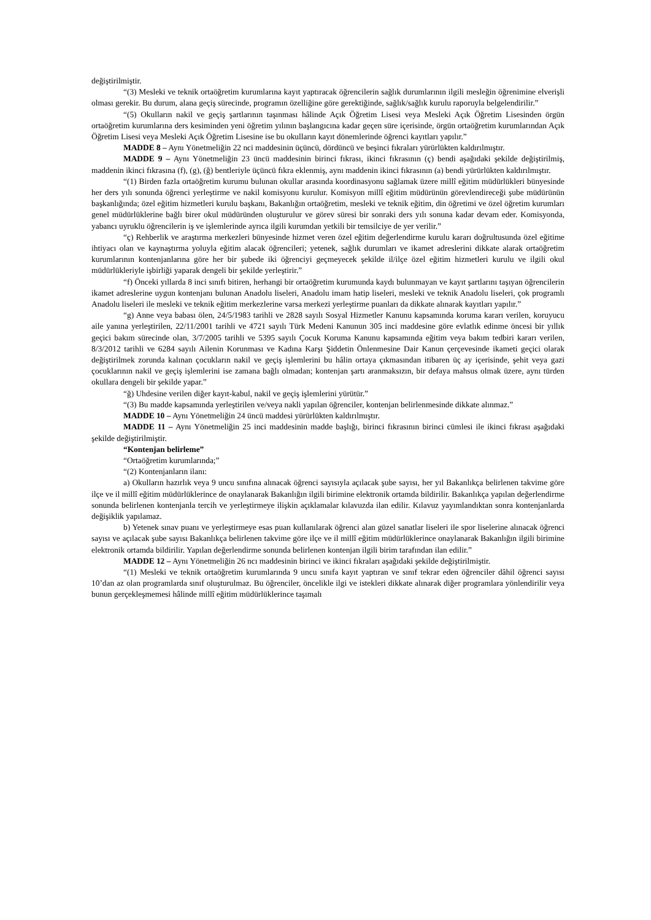değiştirilmiştir.
“(3) Mesleki ve teknik ortaöğretim kurumlarına kayıt yaptıracak öğrencilerin sağlık durumlarının ilgili mesleğin öğrenimine elverişli olması gerekir. Bu durum, alana geçiş sürecinde, programın özelliğine göre gerektiğinde, sağlık/sağlık kurulu raporuyla belgelendirilir.”
“(5) Okulların nakil ve geçiş şartlarının taşınması hâlinde Açık Öğretim Lisesi veya Mesleki Açık Öğretim Lisesinden örgün ortaöğretim kurumlarına ders kesiminden yeni öğretim yılının başlangıcına kadar geçen süre içerisinde, örgün ortaöğretim kurumlarından Açık Öğretim Lisesi veya Mesleki Açık Öğretim Lisesine ise bu okulların kayıt dönemlerinde öğrenci kayıtları yapılır.”
MADDE 8 – Aynı Yönetmeliğin 22 nci maddesinin üçüncü, dördüncü ve beşinci fıkraları yürürlükten kaldırılmıştır.
MADDE 9 – Aynı Yönetmeliğin 23 üncü maddesinin birinci fıkrası, ikinci fıkrasının (ç) bendi aşağıdaki şekilde değiştirilmiş, maddenin ikinci fıkrasına (f), (g), (ğ) bentleriyle üçüncü fıkra eklenmiş, aynı maddenin ikinci fıkrasının (a) bendi yürürlükten kaldırılmıştır.
“(1) Birden fazla ortaöğretim kurumu bulunan okullar arasında koordinasyonu sağlamak üzere millî eğitim müdürlükleri bünyesinde her ders yılı sonunda öğrenci yerleştirme ve nakil komisyonu kurulur. Komisyon millî eğitim müdürünün görevlendireceği şube müdürünün başkanlığında; özel eğitim hizmetleri kurulu başkanı, Bakanlığın ortaöğretim, mesleki ve teknik eğitim, din öğretimi ve özel öğretim kurumları genel müdürlüklerine bağlı birer okul müdüründen oluşturulur ve görev süresi bir sonraki ders yılı sonuna kadar devam eder. Komisyonda, yabancı uyruklu öğrencilerin iş ve işlemlerinde ayrıca ilgili kurumdan yetkili bir temsilciye de yer verilir.”
“ç) Rehberlik ve araştırma merkezleri bünyesinde hizmet veren özel eğitim değerlendirme kurulu kararı doğrultusunda özel eğitime ihtiyacı olan ve kaynaştırma yoluyla eğitim alacak öğrencileri; yetenek, sağlık durumları ve ikamet adreslerini dikkate alarak ortaöğretim kurumlarının kontenjanlarına göre her bir şubede iki öğrenciyi geçmeyecek şekilde il/ilçe özel eğitim hizmetleri kurulu ve ilgili okul müdürlükleriyle işbirliği yaparak dengeli bir şekilde yerleştirir.”
“f) Önceki yıllarda 8 inci sınıfı bitiren, herhangi bir ortaöğretim kurumunda kaydı bulunmayan ve kayıt şartlarını taşıyan öğrencilerin ikamet adreslerine uygun kontenjanı bulunan Anadolu liseleri, Anadolu imam hatip liseleri, mesleki ve teknik Anadolu liseleri, çok programlı Anadolu liseleri ile mesleki ve teknik eğitim merkezlerine varsa merkezi yerleştirme puanları da dikkate alınarak kayıtları yapılır.”
“g) Anne veya babası ölen, 24/5/1983 tarihli ve 2828 sayılı Sosyal Hizmetler Kanunu kapsamında koruma kararı verilen, koruyucu aile yanına yerleştirilen, 22/11/2001 tarihli ve 4721 sayılı Türk Medeni Kanunun 305 inci maddesine göre evlatlık edinme öncesi bir yıllık geçici bakım sürecinde olan, 3/7/2005 tarihli ve 5395 sayılı Çocuk Koruma Kanunu kapsamında eğitim veya bakım tedbiri kararı verilen, 8/3/2012 tarihli ve 6284 sayılı Ailenin Korunması ve Kadına Karşı Şiddetin Önlenmesine Dair Kanun çerçevesinde ikameti geçici olarak değiştirilmek zorunda kalınan çocukların nakil ve geçiş işlemlerini bu hâlin ortaya çıkmasından itibaren üç ay içerisinde, şehit veya gazi çocuklarının nakil ve geçiş işlemlerini ise zamana bağlı olmadan; kontenjan şartı aranmaksızın, bir defaya mahsus olmak üzere, aynı türden okullara dengeli bir şekilde yapar.”
“ğ) Uhdesine verilen diğer kayıt-kabul, nakil ve geçiş işlemlerini yürütür.”
“(3) Bu madde kapsamında yerleştirilen ve/veya nakli yapılan öğrenciler, kontenjan belirlenmesinde dikkate alınmaz.”
MADDE 10 – Aynı Yönetmeliğin 24 üncü maddesi yürürlükten kaldırılmıştır.
MADDE 11 – Aynı Yönetmeliğin 25 inci maddesinin madde başlığı, birinci fıkrasının birinci cümlesi ile ikinci fıkrası aşağıdaki şekilde değiştirilmiştir.
“Kontenjan belirleme”
“Ortaöğretim kurumlarında;”
“(2) Kontenjanların ilanı:
a) Okulların hazırlık veya 9 uncu sınıfına alınacak öğrenci sayısıyla açılacak şube sayısı, her yıl Bakanlıkça belirlenen takvime göre ilçe ve il millî eğitim müdürlüklerince de onaylanarak Bakanlığın ilgili birimine elektronik ortamda bildirilir. Bakanlıkça yapılan değerlendirme sonunda belirlenen kontenjanla tercih ve yerleştirmeye ilişkin açıklamalar kılavuzda ilan edilir. Kılavuz yayımlandıktan sonra kontenjanlarda değişiklik yapılamaz.
b) Yetenek sınav puanı ve yerleştirmeye esas puan kullanılarak öğrenci alan güzel sanatlar liseleri ile spor liselerine alınacak öğrenci sayısı ve açılacak şube sayısı Bakanlıkça belirlenen takvime göre ilçe ve il millî eğitim müdürlüklerince onaylanarak Bakanlığın ilgili birimine elektronik ortamda bildirilir. Yapılan değerlendirme sonunda belirlenen kontenjan ilgili birim tarafından ilan edilir.”
MADDE 12 – Aynı Yönetmeliğin 26 ncı maddesinin birinci ve ikinci fıkraları aşağıdaki şekilde değiştirilmiştir.
“(1) Mesleki ve teknik ortaöğretim kurumlarında 9 uncu sınıfa kayıt yaptıran ve sınıf tekrar eden öğrenciler dâhil öğrenci sayısı 10’dan az olan programlarda sınıf oluşturulmaz. Bu öğrenciler, öncelikle ilgi ve istekleri dikkate alınarak diğer programlara yönlendirilir veya bunun gerçekleşmemesi hâlinde millî eğitim müdürlüklerince taşımalı